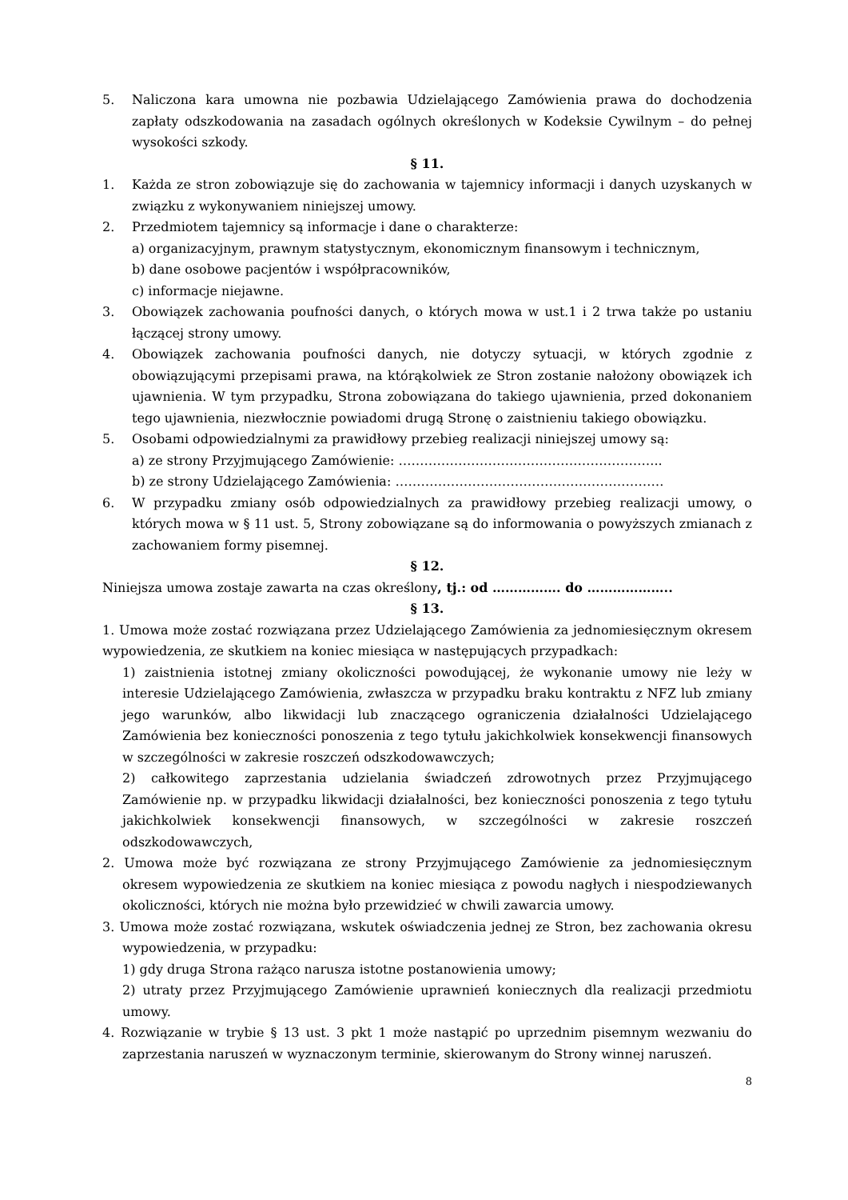5. Naliczona kara umowna nie pozbawia Udzielającego Zamówienia prawa do dochodzenia zapłaty odszkodowania na zasadach ogólnych określonych w Kodeksie Cywilnym – do pełnej wysokości szkody.
§ 11.
1. Każda ze stron zobowiązuje się do zachowania w tajemnicy informacji i danych uzyskanych w związku z wykonywaniem niniejszej umowy.
2. Przedmiotem tajemnicy są informacje i dane o charakterze:
a) organizacyjnym, prawnym statystycznym, ekonomicznym finansowym i technicznym,
b) dane osobowe pacjentów i współpracowników,
c) informacje niejawne.
3. Obowiązek zachowania poufności danych, o których mowa w ust.1 i 2 trwa także po ustaniu łączącej strony umowy.
4. Obowiązek zachowania poufności danych, nie dotyczy sytuacji, w których zgodnie z obowiązującymi przepisami prawa, na którąkolwiek ze Stron zostanie nałożony obowiązek ich ujawnienia. W tym przypadku, Strona zobowiązana do takiego ujawnienia, przed dokonaniem tego ujawnienia, niezwłocznie powiadomi drugą Stronę o zaistnieniu takiego obowiązku.
5. Osobami odpowiedzialnymi za prawidłowy przebieg realizacji niniejszej umowy są:
a) ze strony Przyjmującego Zamówienie: ……………………………………………………..
b) ze strony Udzielającego Zamówienia: ………………………………………………………
6. W przypadku zmiany osób odpowiedzialnych za prawidłowy przebieg realizacji umowy, o których mowa w § 11 ust. 5, Strony zobowiązane są do informowania o powyższych zmianach z zachowaniem formy pisemnej.
§ 12.
Niniejsza umowa zostaje zawarta na czas określony, tj.: od ……………. do ………………..
§ 13.
1. Umowa może zostać rozwiązana przez Udzielającego Zamówienia za jednomiesięcznym okresem wypowiedzenia, ze skutkiem na koniec miesiąca w następujących przypadkach:
1) zaistnienia istotnej zmiany okoliczności powodującej, że wykonanie umowy nie leży w interesie Udzielającego Zamówienia, zwłaszcza w przypadku braku kontraktu z NFZ lub zmiany jego warunków, albo likwidacji lub znaczącego ograniczenia działalności Udzielającego Zamówienia bez konieczności ponoszenia z tego tytułu jakichkolwiek konsekwencji finansowych w szczególności w zakresie roszczeń odszkodowawczych;
2) całkowitego zaprzestania udzielania świadczeń zdrowotnych przez Przyjmującego Zamówienie np. w przypadku likwidacji działalności, bez konieczności ponoszenia z tego tytułu jakichkolwiek konsekwencji finansowych, w szczególności w zakresie roszczeń odszkodowawczych,
2. Umowa może być rozwiązana ze strony Przyjmującego Zamówienie za jednomiesięcznym okresem wypowiedzenia ze skutkiem na koniec miesiąca z powodu nagłych i niespodziewanych okoliczności, których nie można było przewidzieć w chwili zawarcia umowy.
3. Umowa może zostać rozwiązana, wskutek oświadczenia jednej ze Stron, bez zachowania okresu wypowiedzenia, w przypadku:
1) gdy druga Strona rażąco narusza istotne postanowienia umowy;
2) utraty przez Przyjmującego Zamówienie uprawnień koniecznych dla realizacji przedmiotu umowy.
4. Rozwiązanie w trybie § 13 ust. 3 pkt 1 może nastąpić po uprzednim pisemnym wezwaniu do zaprzestania naruszeń w wyznaczonym terminie, skierowanym do Strony winnej naruszeń.
8